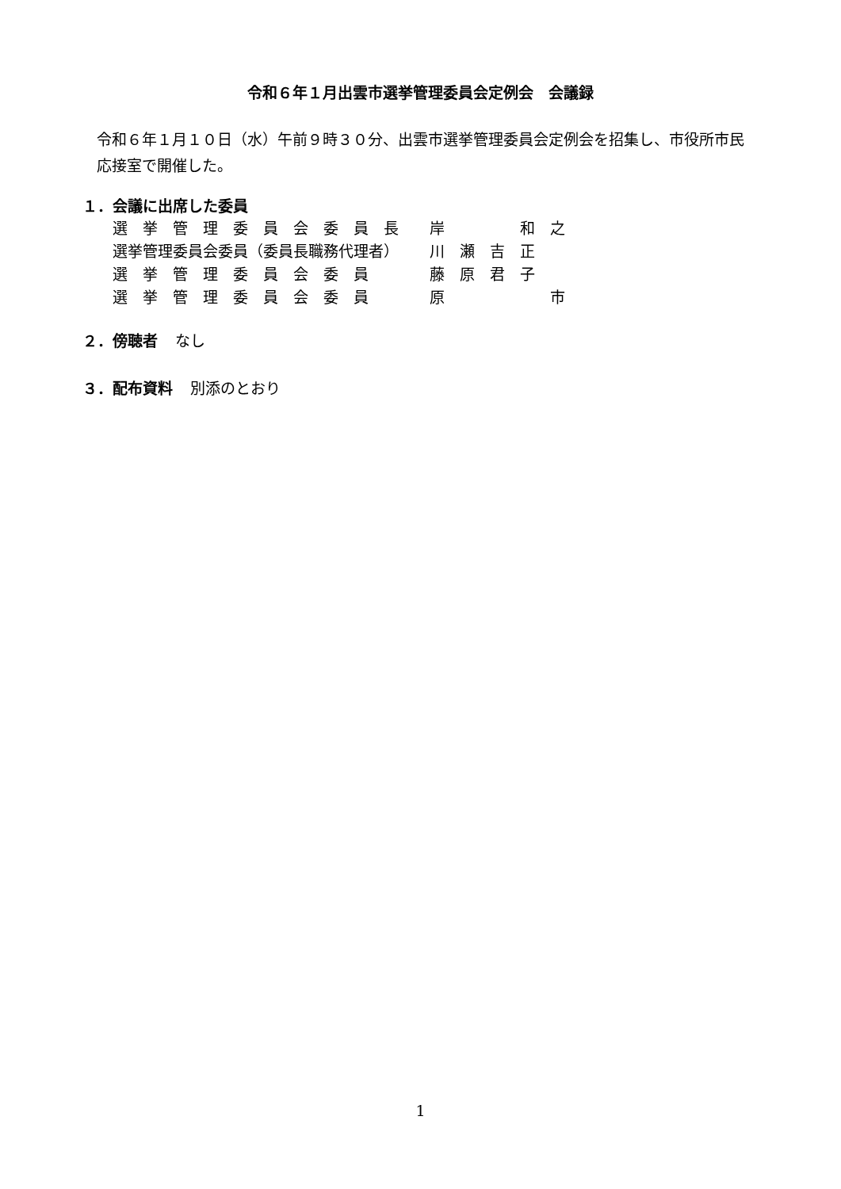令和６年１月出雲市選挙管理委員会定例会　会議録
令和６年１月１０日（水）午前９時３０分、出雲市選挙管理委員会定例会を招集し、市役所市民応接室で開催した。
１．会議に出席した委員
| 選 挙 管 理 委 員 会 委 員 長 | 岸 和 之 |
| 選挙管理委員会委員（委員長職務代理者） | 川 瀬 吉 正 |
| 選 挙 管 理 委 員 会 委 員 | 藤 原 君 子 |
| 選 挙 管 理 委 員 会 委 員 | 原 市 |
２．傍聴者 なし
３．配布資料 別添のとおり
1